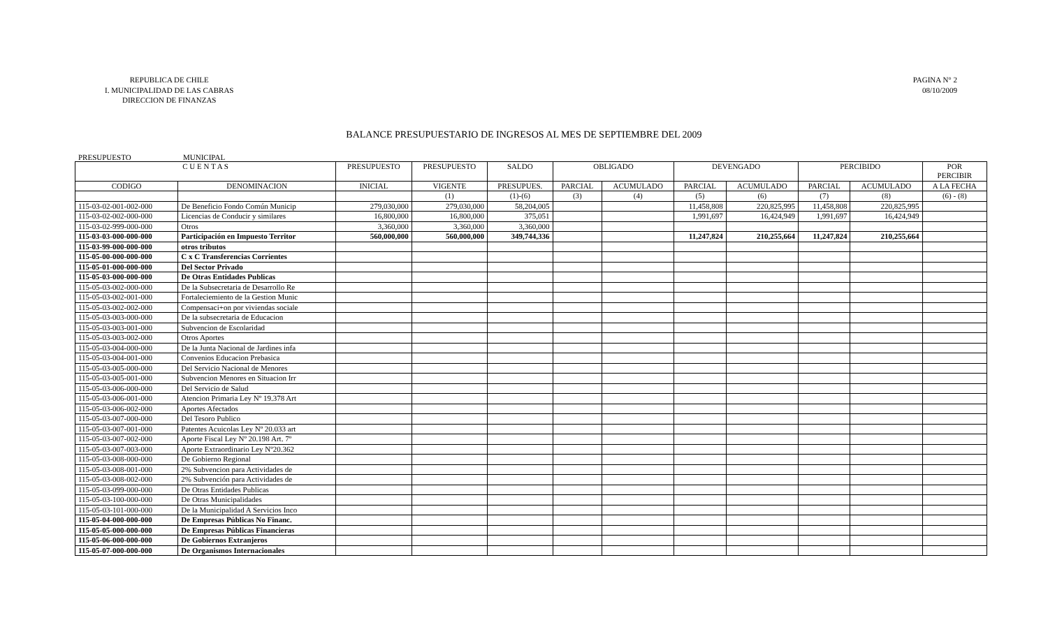REPUBLICA DE CHILE
I. MUNICIPALIDAD DE LAS CABRAS
DIRECCION DE FINANZAS
PAGINA N° 2
08/10/2009
BALANCE PRESUPUESTARIO DE INGRESOS AL MES DE SEPTIEMBRE DEL 2009
PRESUPUESTO MUNICIPAL
| C U E N T A S | | PRESUPUESTO | PRESUPUESTO | SALDO | OBLIGADO | | DEVENGADO | | PERCIBIDO | | POR PERCIBIR |
| --- | --- | --- | --- | --- | --- | --- | --- | --- | --- | --- | --- |
| CODIGO | DENOMINACION | INICIAL | VIGENTE | PRESUPUES. | PARCIAL | ACUMULADO | PARCIAL | ACUMULADO | PARCIAL | ACUMULADO | A LA FECHA |
| | | | (1) | (1)-(6) | (3) | (4) | (5) | (6) | (7) | (8) | (6) - (8) |
| 115-03-02-001-002-000 | De Beneficio Fondo Común Municip | 279,030,000 | 279,030,000 | 58,204,005 | | | 11,458,808 | 220,825,995 | 11,458,808 | 220,825,995 | |
| 115-03-02-002-000-000 | Licencias de Conducir y similares | 16,800,000 | 16,800,000 | 375,051 | | | 1,991,697 | 16,424,949 | 1,991,697 | 16,424,949 | |
| 115-03-02-999-000-000 | Otros | 3,360,000 | 3,360,000 | 3,360,000 | | | | | | | |
| 115-03-03-000-000-000 | Participación en Impuesto Territor | 560,000,000 | 560,000,000 | 349,744,336 | | | 11,247,824 | 210,255,664 | 11,247,824 | 210,255,664 | |
| 115-03-99-000-000-000 | otros tributos | | | | | | | | | | |
| 115-05-00-000-000-000 | C x C Transferencias Corrientes | | | | | | | | | | |
| 115-05-01-000-000-000 | Del Sector Privado | | | | | | | | | | |
| 115-05-03-000-000-000 | De Otras Entidades Publicas | | | | | | | | | | |
| 115-05-03-002-000-000 | De la Subsecretaria de Desarrollo Re | | | | | | | | | | |
| 115-05-03-002-001-000 | Fortaleciemiento de la Gestion Munic | | | | | | | | | | |
| 115-05-03-002-002-000 | Compensaci+on por viviendas sociale | | | | | | | | | | |
| 115-05-03-003-000-000 | De la subsecretaria de Educacion | | | | | | | | | | |
| 115-05-03-003-001-000 | Subvencion de Escolaridad | | | | | | | | | | |
| 115-05-03-003-002-000 | Otros Aportes | | | | | | | | | | |
| 115-05-03-004-000-000 | De la Junta Nacional de Jardines infa | | | | | | | | | | |
| 115-05-03-004-001-000 | Convenios Educacion Prebasica | | | | | | | | | | |
| 115-05-03-005-000-000 | Del Servicio Nacional de Menores | | | | | | | | | | |
| 115-05-03-005-001-000 | Subvencion Menores en Situacion Irr | | | | | | | | | | |
| 115-05-03-006-000-000 | Del Servicio de Salud | | | | | | | | | | |
| 115-05-03-006-001-000 | Atencion Primaria Ley Nº 19.378 Art | | | | | | | | | | |
| 115-05-03-006-002-000 | Aportes Afectados | | | | | | | | | | |
| 115-05-03-007-000-000 | Del Tesoro Publico | | | | | | | | | | |
| 115-05-03-007-001-000 | Patentes Acuicolas Ley Nº 20.033 art | | | | | | | | | | |
| 115-05-03-007-002-000 | Aporte Fiscal Ley Nº 20.198 Art. 7º | | | | | | | | | | |
| 115-05-03-007-003-000 | Aporte Extraordinario Ley Nº20.362 | | | | | | | | | | |
| 115-05-03-008-000-000 | De Gobierno Regional | | | | | | | | | | |
| 115-05-03-008-001-000 | 2% Subvencion para Actividades de | | | | | | | | | | |
| 115-05-03-008-002-000 | 2% Subvención para Actividades de | | | | | | | | | | |
| 115-05-03-099-000-000 | De Otras Entidades Publicas | | | | | | | | | | |
| 115-05-03-100-000-000 | De Otras Municipalidades | | | | | | | | | | |
| 115-05-03-101-000-000 | De la Municipalidad A Servicios Inco | | | | | | | | | | |
| 115-05-04-000-000-000 | De Empresas Públicas No Financ. | | | | | | | | | | |
| 115-05-05-000-000-000 | De Empresas Públicas Financieras | | | | | | | | | | |
| 115-05-06-000-000-000 | De Gobiernos Extranjeros | | | | | | | | | | |
| 115-05-07-000-000-000 | De Organismos Internacionales | | | | | | | | | | |